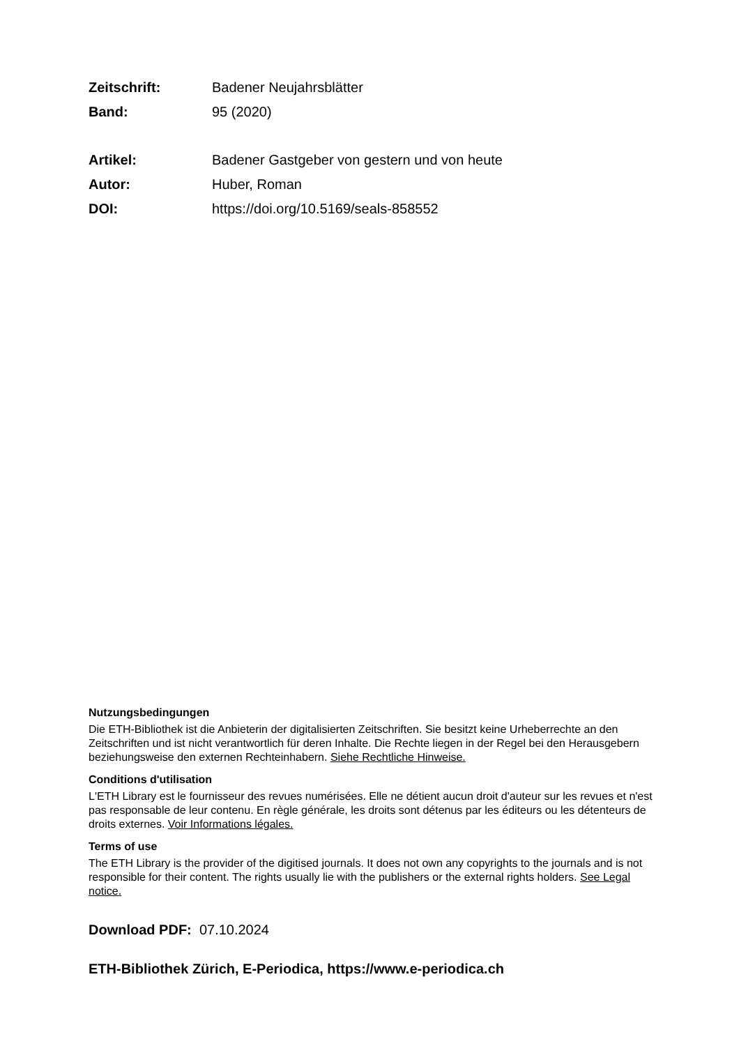Zeitschrift: Badener Neujahrsblätter
Band: 95 (2020)
Artikel: Badener Gastgeber von gestern und von heute
Autor: Huber, Roman
DOI: https://doi.org/10.5169/seals-858552
Nutzungsbedingungen
Die ETH-Bibliothek ist die Anbieterin der digitalisierten Zeitschriften. Sie besitzt keine Urheberrechte an den Zeitschriften und ist nicht verantwortlich für deren Inhalte. Die Rechte liegen in der Regel bei den Herausgebern beziehungsweise den externen Rechteinhabern. Siehe Rechtliche Hinweise.
Conditions d'utilisation
L'ETH Library est le fournisseur des revues numérisées. Elle ne détient aucun droit d'auteur sur les revues et n'est pas responsable de leur contenu. En règle générale, les droits sont détenus par les éditeurs ou les détenteurs de droits externes. Voir Informations légales.
Terms of use
The ETH Library is the provider of the digitised journals. It does not own any copyrights to the journals and is not responsible for their content. The rights usually lie with the publishers or the external rights holders. See Legal notice.
Download PDF: 07.10.2024
ETH-Bibliothek Zürich, E-Periodica, https://www.e-periodica.ch